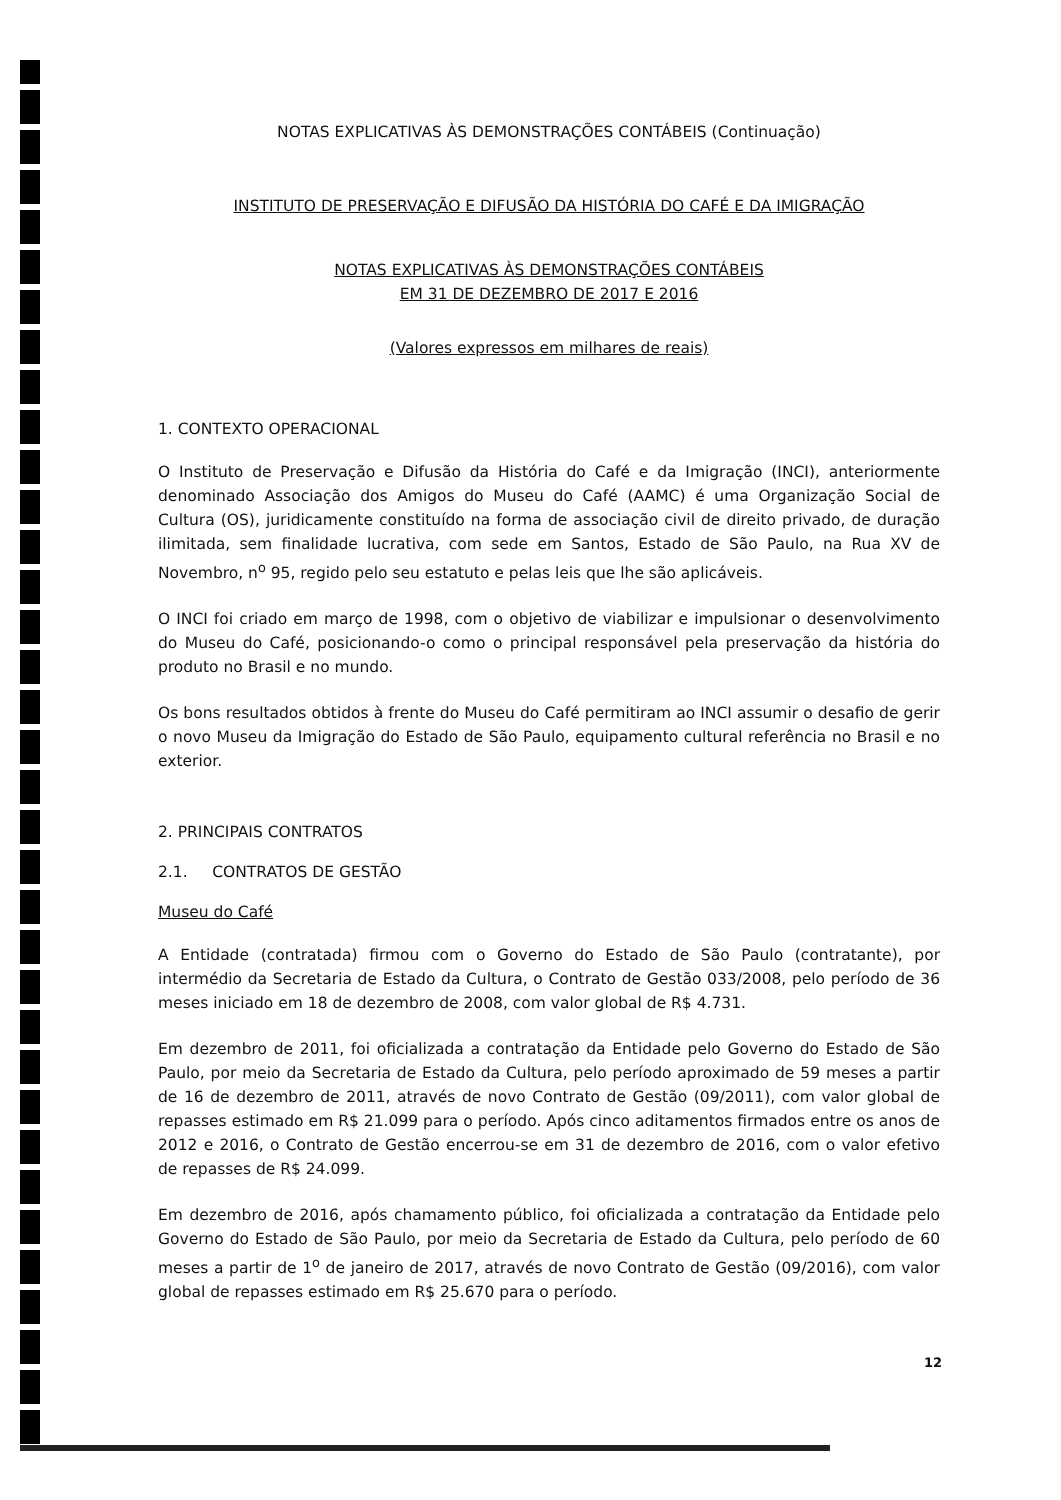NOTAS EXPLICATIVAS ÀS DEMONSTRAÇÕES CONTÁBEIS (Continuação)
INSTITUTO DE PRESERVAÇÃO E DIFUSÃO DA HISTÓRIA DO CAFÉ E DA IMIGRAÇÃO
NOTAS EXPLICATIVAS ÀS DEMONSTRAÇÕES CONTÁBEIS
EM 31 DE DEZEMBRO DE 2017 E 2016
(Valores expressos em milhares de reais)
1. CONTEXTO OPERACIONAL
O Instituto de Preservação e Difusão da História do Café e da Imigração (INCI), anteriormente denominado Associação dos Amigos do Museu do Café (AAMC) é uma Organização Social de Cultura (OS), juridicamente constituído na forma de associação civil de direito privado, de duração ilimitada, sem finalidade lucrativa, com sede em Santos, Estado de São Paulo, na Rua XV de Novembro, n<sup>o</sup> 95, regido pelo seu estatuto e pelas leis que lhe são aplicáveis.
O INCI foi criado em março de 1998, com o objetivo de viabilizar e impulsionar o desenvolvimento do Museu do Café, posicionando-o como o principal responsável pela preservação da história do produto no Brasil e no mundo.
Os bons resultados obtidos à frente do Museu do Café permitiram ao INCI assumir o desafio de gerir o novo Museu da Imigração do Estado de São Paulo, equipamento cultural referência no Brasil e no exterior.
2. PRINCIPAIS CONTRATOS
2.1. CONTRATOS DE GESTÃO
Museu do Café
A Entidade (contratada) firmou com o Governo do Estado de São Paulo (contratante), por intermédio da Secretaria de Estado da Cultura, o Contrato de Gestão 033/2008, pelo período de 36 meses iniciado em 18 de dezembro de 2008, com valor global de R$ 4.731.
Em dezembro de 2011, foi oficializada a contratação da Entidade pelo Governo do Estado de São Paulo, por meio da Secretaria de Estado da Cultura, pelo período aproximado de 59 meses a partir de 16 de dezembro de 2011, através de novo Contrato de Gestão (09/2011), com valor global de repasses estimado em R$ 21.099 para o período. Após cinco aditamentos firmados entre os anos de 2012 e 2016, o Contrato de Gestão encerrou-se em 31 de dezembro de 2016, com o valor efetivo de repasses de R$ 24.099.
Em dezembro de 2016, após chamamento público, foi oficializada a contratação da Entidade pelo Governo do Estado de São Paulo, por meio da Secretaria de Estado da Cultura, pelo período de 60 meses a partir de 1<sup>o</sup> de janeiro de 2017, através de novo Contrato de Gestão (09/2016), com valor global de repasses estimado em R$ 25.670 para o período.
12